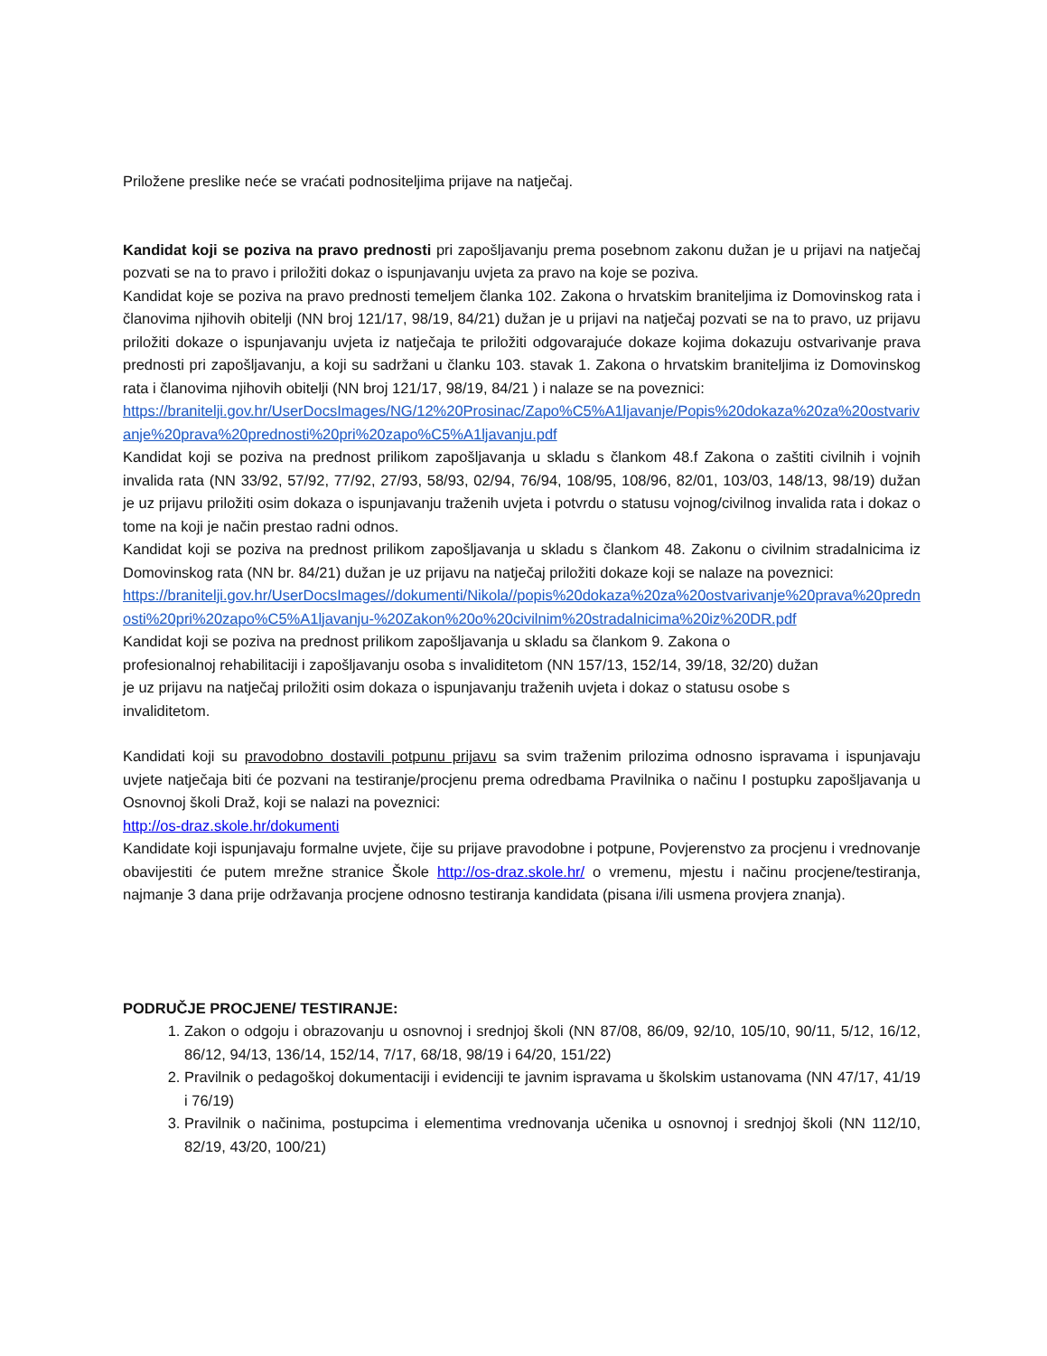Priložene preslike neće se vraćati podnositeljima prijave na natječaj.
Kandidat koji se poziva na pravo prednosti pri zapošljavanju prema posebnom zakonu dužan je u prijavi na natječaj pozvati se na to pravo i priložiti dokaz o ispunjavanju uvjeta za pravo na koje se poziva.
Kandidat koje se poziva na pravo prednosti temeljem članka 102. Zakona o hrvatskim braniteljima iz Domovinskog rata i članovima njihovih obitelji (NN broj 121/17, 98/19, 84/21) dužan je u prijavi na natječaj pozvati se na to pravo, uz prijavu priložiti dokaze o ispunjavanju uvjeta iz natječaja te priložiti odgovarajuće dokaze kojima dokazuju ostvarivanje prava prednosti pri zapošljavanju, a koji su sadržani u članku 103. stavak 1. Zakona o hrvatskim braniteljima iz Domovinskog rata i članovima njihovih obitelji (NN broj 121/17, 98/19, 84/21 ) i nalaze se na poveznici:
https://branitelji.gov.hr/UserDocsImages/NG/12%20Prosinac/Zapo%C5%A1ljavanje/Popis%20dokaza%20za%20ostvarivanje%20prava%20prednosti%20pri%20zapo%C5%A1ljavanju.pdf
Kandidat koji se poziva na prednost prilikom zapošljavanja u skladu s člankom 48.f Zakona o zaštiti civilnih i vojnih invalida rata (NN 33/92, 57/92, 77/92, 27/93, 58/93, 02/94, 76/94, 108/95, 108/96, 82/01, 103/03, 148/13, 98/19) dužan je uz prijavu priložiti osim dokaza o ispunjavanju traženih uvjeta i potvrdu o statusu vojnog/civilnog invalida rata i dokaz o tome na koji je način prestao radni odnos.
Kandidat koji se poziva na prednost prilikom zapošljavanja u skladu s člankom 48. Zakonu o civilnim stradalnicima iz Domovinskog rata (NN br. 84/21) dužan je uz prijavu na natječaj priložiti dokaze koji se nalaze na poveznici:
https://branitelji.gov.hr/UserDocsImages//dokumenti/Nikola//popis%20dokaza%20za%20ostvarivanje%20prava%20prednosti%20pri%20zapo%C5%A1ljavanju-%20Zakon%20o%20civilnim%20stradalnicima%20iz%20DR.pdf
Kandidat koji se poziva na prednost prilikom zapošljavanja u skladu sa člankom 9. Zakona o profesionalnoj rehabilitaciji i zapošljavanju osoba s invaliditetom (NN 157/13, 152/14, 39/18, 32/20) dužan je uz prijavu na natječaj priložiti osim dokaza o ispunjavanju traženih uvjeta i dokaz o statusu osobe s invaliditetom.
Kandidati koji su pravodobno dostavili potpunu prijavu sa svim traženim prilozima odnosno ispravama i ispunjavaju uvjete natječaja biti će pozvani na testiranje/procjenu prema odredbama Pravilnika o načinu I postupku zapošljavanja u Osnovnoj školi Draž, koji se nalazi na poveznici:
http://os-draz.skole.hr/dokumenti
Kandidate koji ispunjavaju formalne uvjete, čije su prijave pravodobne i potpune, Povjerenstvo za procjenu i vrednovanje obavijestiti će putem mrežne stranice Škole http://os-draz.skole.hr/ o vremenu, mjestu i načinu procjene/testiranja, najmanje 3 dana prije održavanja procjene odnosno testiranja kandidata (pisana i/ili usmena provjera znanja).
PODRUČJE PROCJENE/ TESTIRANJE:
1. Zakon o odgoju i obrazovanju u osnovnoj i srednjoj školi (NN 87/08, 86/09, 92/10, 105/10, 90/11, 5/12, 16/12, 86/12, 94/13, 136/14, 152/14, 7/17, 68/18, 98/19 i 64/20, 151/22)
2. Pravilnik o pedagoškoj dokumentaciji i evidenciji te javnim ispravama u školskim ustanovama (NN 47/17, 41/19 i 76/19)
3. Pravilnik o načinima, postupcima i elementima vrednovanja učenika u osnovnoj i srednjoj školi (NN 112/10, 82/19, 43/20, 100/21)